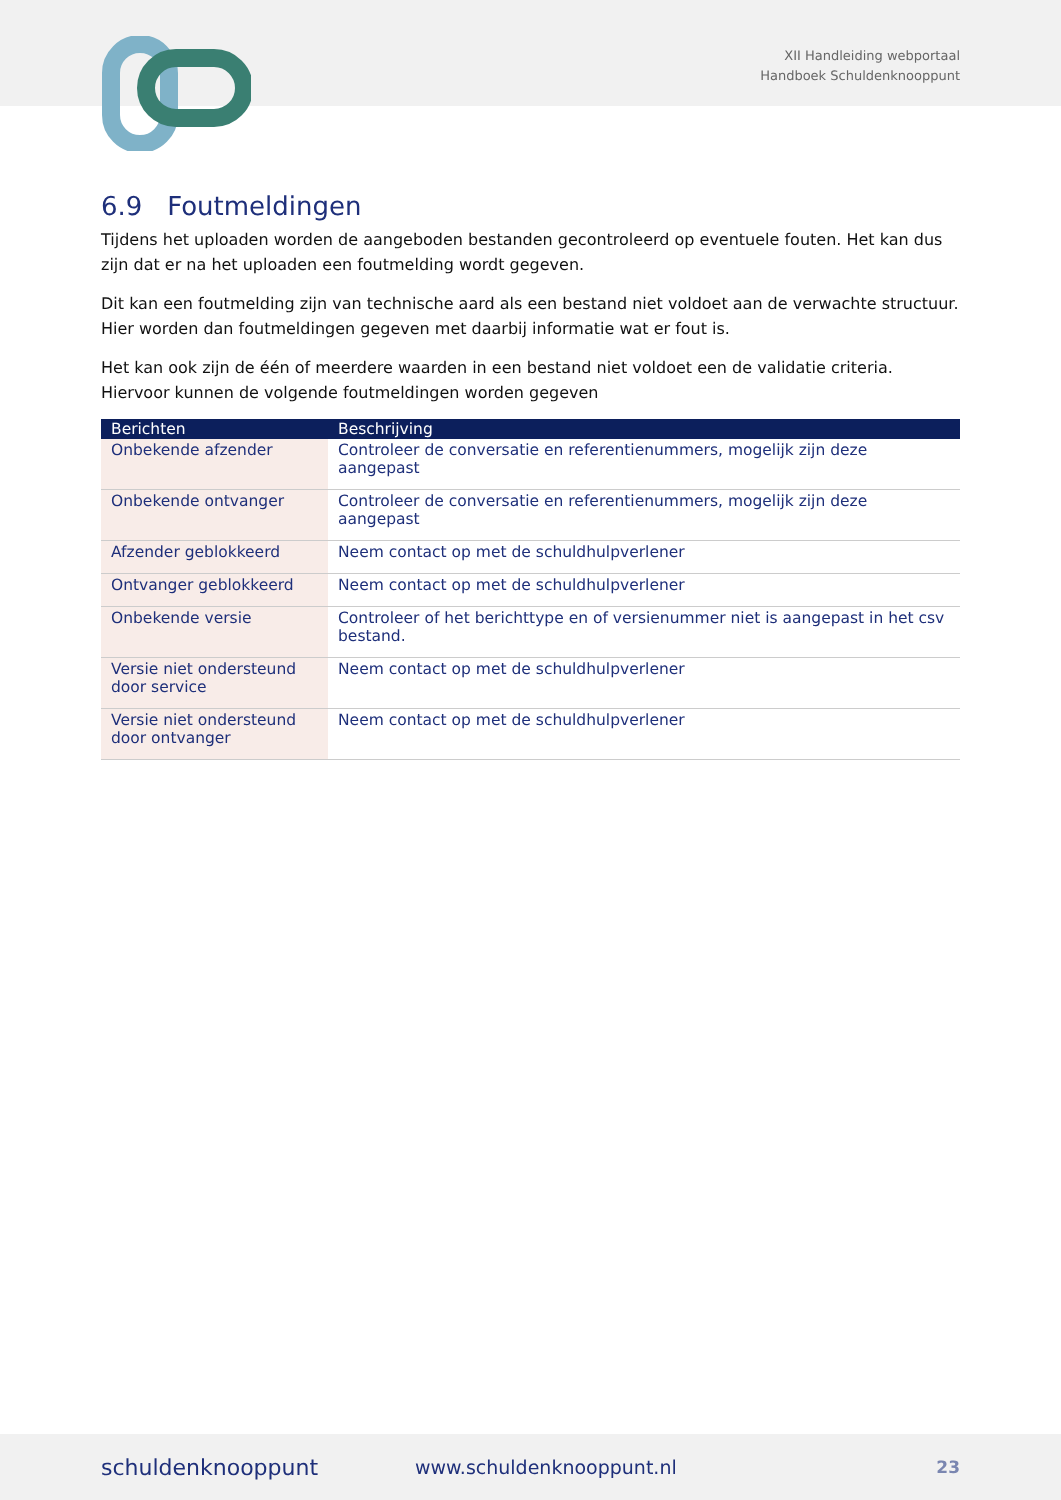XII Handleiding webportaal
Handboek Schuldenknooppunt
6.9 Foutmeldingen
Tijdens het uploaden worden de aangeboden bestanden gecontroleerd op eventuele fouten. Het kan dus zijn dat er na het uploaden een foutmelding wordt gegeven.
Dit kan een foutmelding zijn van technische aard als een bestand niet voldoet aan de verwachte structuur. Hier worden dan foutmeldingen gegeven met daarbij informatie wat er fout is.
Het kan ook zijn de één of meerdere waarden in een bestand niet voldoet een de validatie criteria. Hiervoor kunnen de volgende foutmeldingen worden gegeven
| Berichten | Beschrijving |
| --- | --- |
| Onbekende afzender | Controleer de conversatie en referentienummers, mogelijk zijn deze aangepast |
| Onbekende ontvanger | Controleer de conversatie en referentienummers, mogelijk zijn deze aangepast |
| Afzender geblokkeerd | Neem contact op met de schuldhulpverlener |
| Ontvanger geblokkeerd | Neem contact op met de schuldhulpverlener |
| Onbekende versie | Controleer of het berichttype en of versienummer niet is aangepast in het csv bestand. |
| Versie niet ondersteund door service | Neem contact op met de schuldhulpverlener |
| Versie niet ondersteund door ontvanger | Neem contact op met de schuldhulpverlener |
schuldenknooppunt www.schuldenknooppunt.nl 23